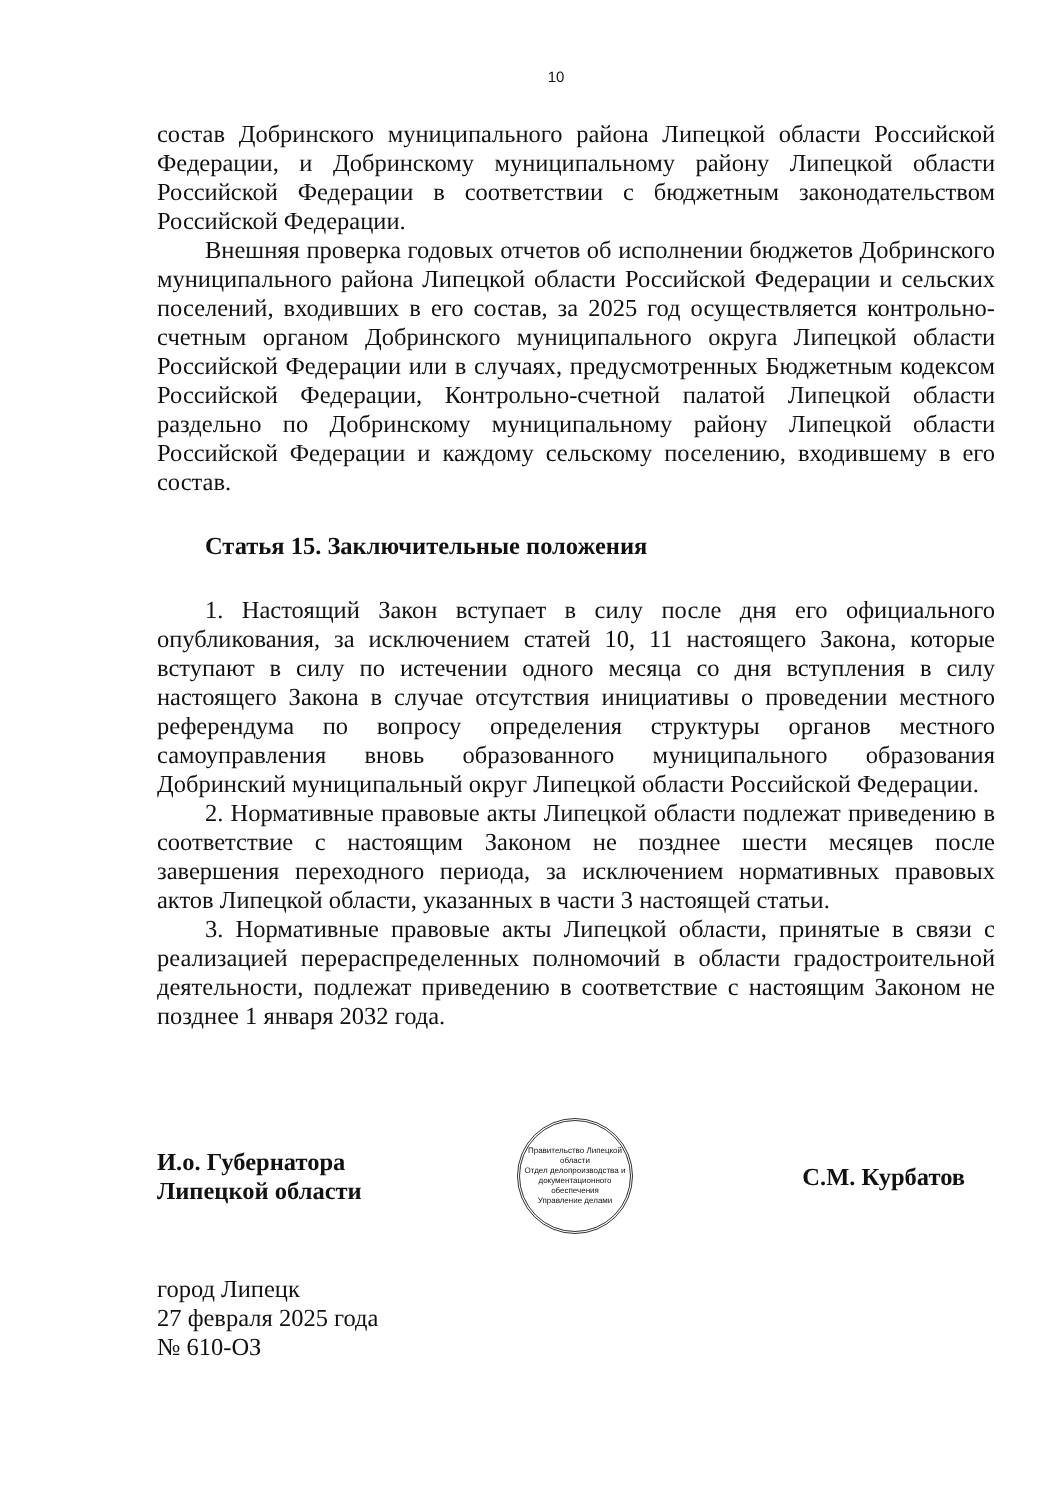10
состав Добринского муниципального района Липецкой области Российской Федерации, и Добринскому муниципальному району Липецкой области Российской Федерации в соответствии с бюджетным законодательством Российской Федерации.
Внешняя проверка годовых отчетов об исполнении бюджетов Добринского муниципального района Липецкой области Российской Федерации и сельских поселений, входивших в его состав, за 2025 год осуществляется контрольно-счетным органом Добринского муниципального округа Липецкой области Российской Федерации или в случаях, предусмотренных Бюджетным кодексом Российской Федерации, Контрольно-счетной палатой Липецкой области раздельно по Добринскому муниципальному району Липецкой области Российской Федерации и каждому сельскому поселению, входившему в его состав.
Статья 15. Заключительные положения
1. Настоящий Закон вступает в силу после дня его официального опубликования, за исключением статей 10, 11 настоящего Закона, которые вступают в силу по истечении одного месяца со дня вступления в силу настоящего Закона в случае отсутствия инициативы о проведении местного референдума по вопросу определения структуры органов местного самоуправления вновь образованного муниципального образования Добринский муниципальный округ Липецкой области Российской Федерации.
2. Нормативные правовые акты Липецкой области подлежат приведению в соответствие с настоящим Законом не позднее шести месяцев после завершения переходного периода, за исключением нормативных правовых актов Липецкой области, указанных в части 3 настоящей статьи.
3. Нормативные правовые акты Липецкой области, принятые в связи с реализацией перераспределенных полномочий в области градостроительной деятельности, подлежат приведению в соответствие с настоящим Законом не позднее 1 января 2032 года.
И.о. Губернатора
Липецкой области
Правительство Липецкой области
Отдел делопроизводства и документационного обеспечения
Управление делами
С.М. Курбатов
город Липецк
27 февраля 2025 года
№ 610-ОЗ